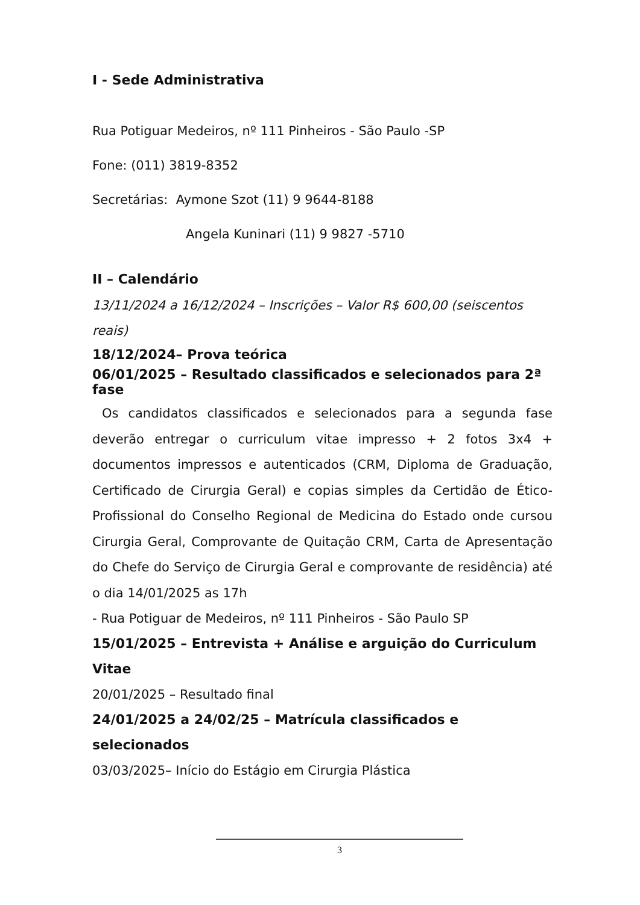I - Sede Administrativa
Rua Potiguar Medeiros, nº 111 Pinheiros - São Paulo -SP
Fone: (011) 3819-8352
Secretárias: Aymone Szot (11) 9 9644-8188
Angela Kuninari (11) 9 9827 -5710
II – Calendário
13/11/2024 a 16/12/2024 – Inscrições – Valor R$ 600,00 (seiscentos reais)
18/12/2024– Prova teórica
06/01/2025 – Resultado classificados e selecionados para 2ª fase
Os candidatos classificados e selecionados para a segunda fase deverão entregar o curriculum vitae impresso + 2 fotos 3x4 + documentos impressos e autenticados (CRM, Diploma de Graduação, Certificado de Cirurgia Geral) e copias simples da Certidão de Ético-Profissional do Conselho Regional de Medicina do Estado onde cursou Cirurgia Geral, Comprovante de Quitação CRM, Carta de Apresentação do Chefe do Serviço de Cirurgia Geral e comprovante de residência) até o dia 14/01/2025 as 17h
- Rua Potiguar de Medeiros, nº 111 Pinheiros - São Paulo SP
15/01/2025 – Entrevista + Análise e arguição do Curriculum Vitae
20/01/2025 – Resultado final
24/01/2025 a 24/02/25 – Matrícula classificados e selecionados
03/03/2025– Início do Estágio em Cirurgia Plástica
3